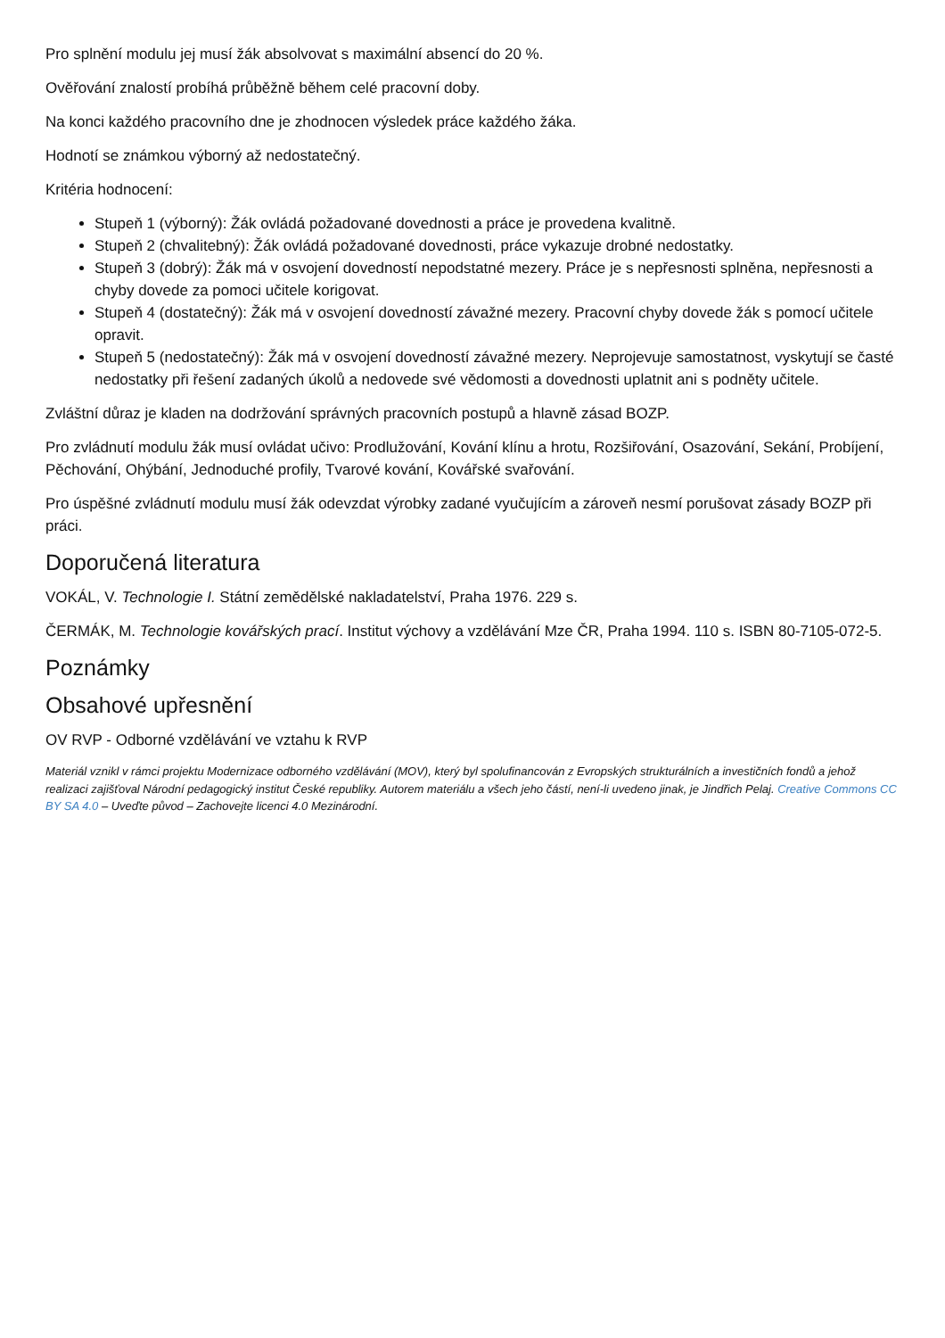Pro splnění modulu jej musí žák absolvovat s maximální absencí do 20 %.
Ověřování znalostí probíhá průběžně během celé pracovní doby.
Na konci každého pracovního dne je zhodnocen výsledek práce každého žáka.
Hodnotí se známkou výborný až nedostatečný.
Kritéria hodnocení:
Stupeň 1 (výborný): Žák ovládá požadované dovednosti a práce je provedena kvalitně.
Stupeň 2 (chvalitebný): Žák ovládá požadované dovednosti, práce vykazuje drobné nedostatky.
Stupeň 3 (dobrý): Žák má v osvojení dovedností nepodstatné mezery. Práce je s nepřesnosti splněna, nepřesnosti a chyby dovede za pomoci učitele korigovat.
Stupeň 4 (dostatečný): Žák má v osvojení dovedností závažné mezery. Pracovní chyby dovede žák s pomocí učitele opravit.
Stupeň 5 (nedostatečný): Žák má v osvojení dovedností závažné mezery. Neprojevuje samostatnost, vyskytují se časté nedostatky při řešení zadaných úkolů a nedovede své vědomosti a dovednosti uplatnit ani s podněty učitele.
Zvláštní důraz je kladen na dodržování správných pracovních postupů a hlavně zásad BOZP.
Pro zvládnutí modulu žák musí ovládat učivo: Prodlužování, Kování klínu a hrotu, Rozšiřování, Osazování, Sekání, Probíjení, Pěchování, Ohýbání, Jednoduché profily, Tvarové kování, Kovářské svařování.
Pro úspěšné zvládnutí modulu musí žák odevzdat výrobky zadané vyučujícím a zároveň nesmí porušovat zásady BOZP při práci.
Doporučená literatura
VOKÁL, V. Technologie I. Státní zemědělské nakladatelství, Praha 1976. 229 s.
ČERMÁK, M. Technologie kovářských prací. Institut výchovy a vzdělávání Mze ČR, Praha 1994. 110 s. ISBN 80-7105-072-5.
Poznámky
Obsahové upřesnění
OV RVP - Odborné vzdělávání ve vztahu k RVP
Materiál vznikl v rámci projektu Modernizace odborného vzdělávání (MOV), který byl spolufinancován z Evropských strukturálních a investičních fondů a jehož realizaci zajišťoval Národní pedagogický institut České republiky. Autorem materiálu a všech jeho částí, není-li uvedeno jinak, je Jindřich Pelaj. Creative Commons CC BY SA 4.0 – Uveďte původ – Zachovejte licenci 4.0 Mezinárodní.